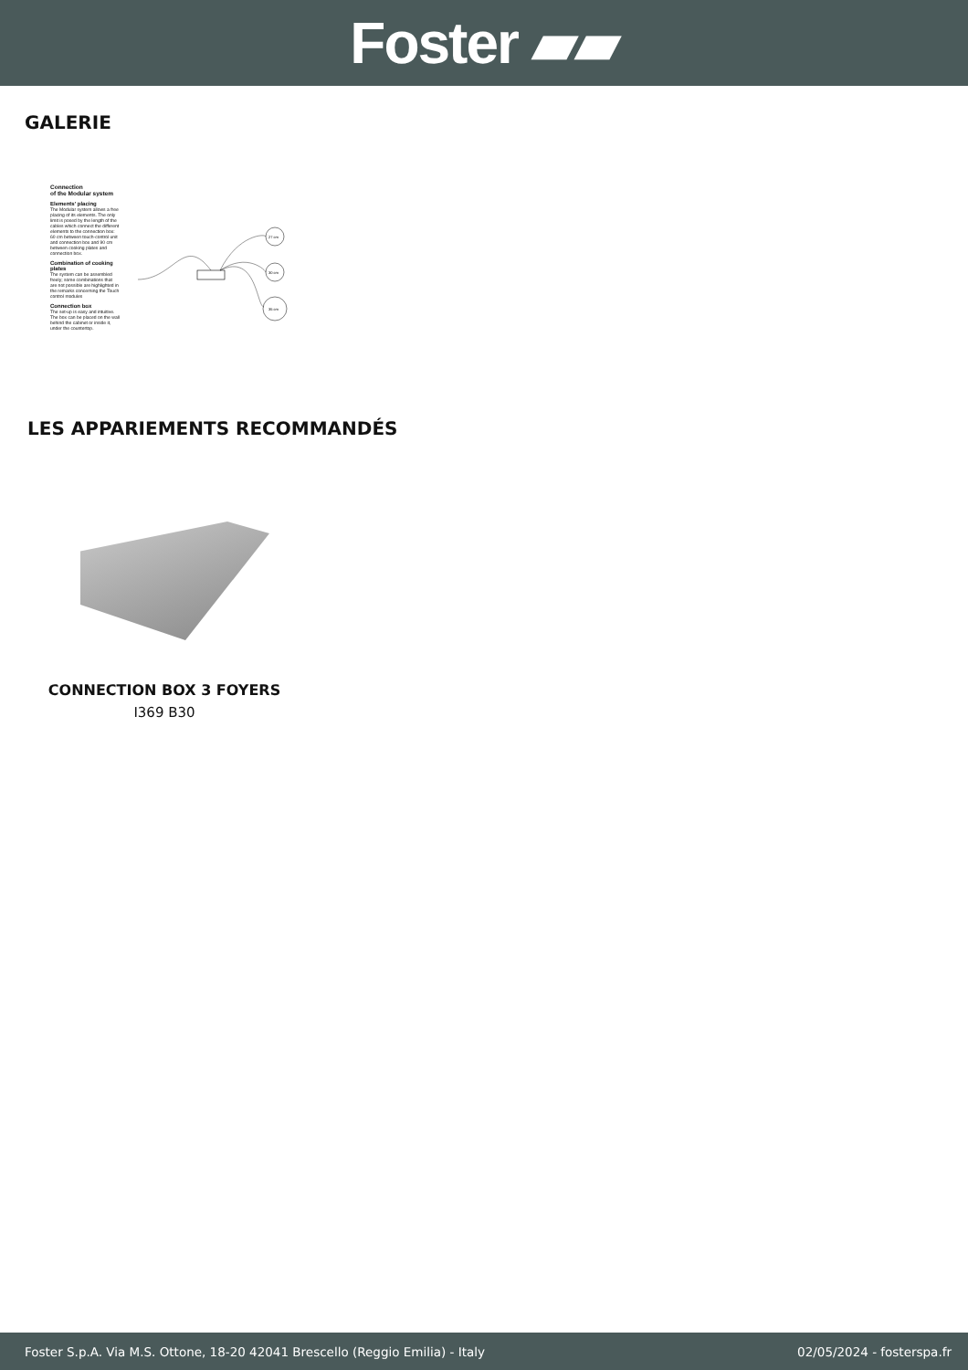Foster ▰▰
GALERIE
Connection
of the Modular system
Elements' placing
The Modular system allows a free placing of its elements. The only limit is posed by the length of the cables which connect the different elements to the connection box: 60 cm between touch-control unit and connection box and 90 cm between cooking plates and connection box.
Combination of cooking plates
The system can be assembled freely; some combinations that are not possible are highlighted in the remarks concerning the Touch control modules
Connection box
The set-up is easy and intuitive. The box can be placed on the wall behind the cabinet or inside it, under the countertop.
27 cm
30 cm
35 cm
LES APPARIEMENTS RECOMMANDÉS
CONNECTION BOX 3 FOYERS
I369 B30
Foster S.p.A. Via M.S. Ottone, 18-20 42041 Brescello (Reggio Emilia) - Italy 02/05/2024 - fosterspa.fr